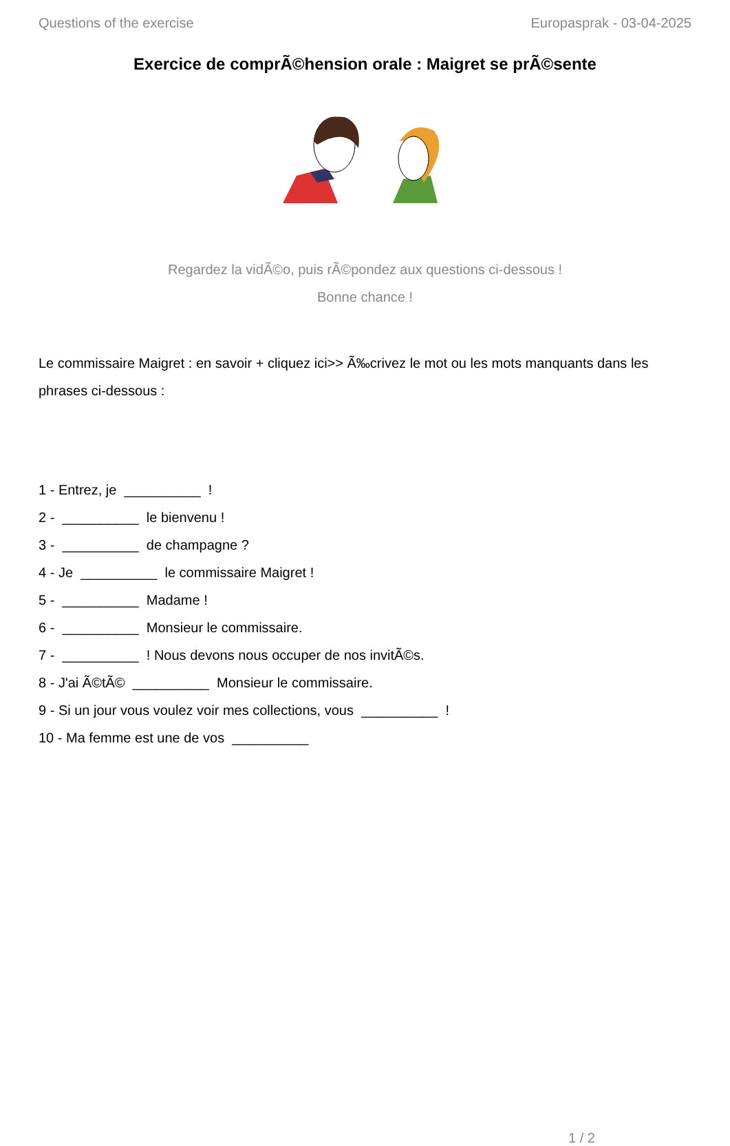Questions of the exercise Europasprak - 03-04-2025
Exercice de comprÃ©hension orale : Maigret se prÃ©sente
Regardez la vidÃ©o, puis rÃ©pondez aux questions ci-dessous !
Bonne chance !
Le commissaire Maigret : en savoir + cliquez ici>> Ã‰crivez le mot ou les mots manquants dans les phrases ci-dessous :
1 - Entrez, je __________ !
2 - __________ le bienvenu !
3 - __________ de champagne ?
4 - Je __________ le commissaire Maigret !
5 - __________ Madame !
6 - __________ Monsieur le commissaire.
7 - __________ ! Nous devons nous occuper de nos invitÃ©s.
8 - J'ai Ã©tÃ© __________ Monsieur le commissaire.
9 - Si un jour vous voulez voir mes collections, vous __________ !
10 - Ma femme est une de vos __________
1 / 2